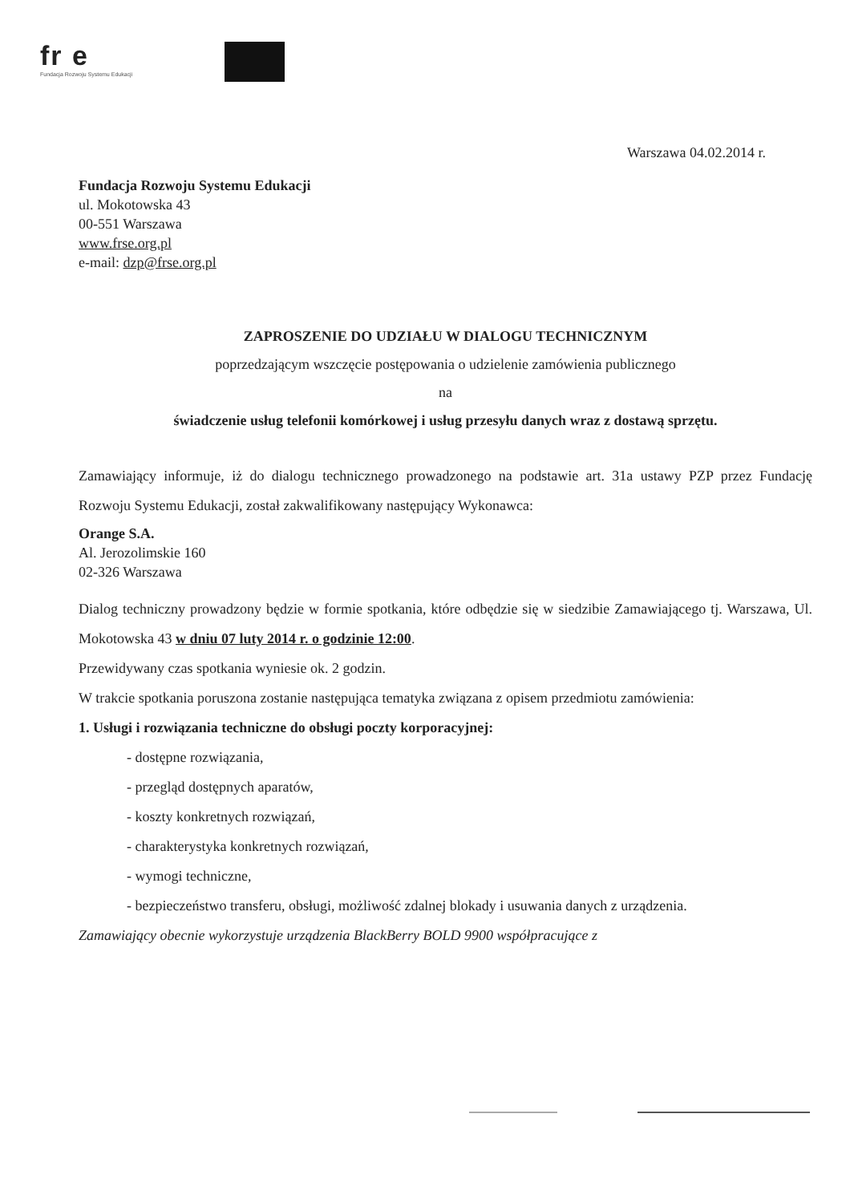fr e
Fundacja Rozwoju Systemu Edukacji
Warszawa 04.02.2014 r.
Fundacja Rozwoju Systemu Edukacji
ul. Mokotowska 43
00-551 Warszawa
www.frse.org.pl
e-mail: dzp@frse.org.pl
ZAPROSZENIE DO UDZIAŁU W DIALOGU TECHNICZNYM
poprzedzającym wszczęcie postępowania o udzielenie zamówienia publicznego
na
świadczenie usług telefonii komórkowej i usług przesyłu danych wraz z dostawą sprzętu.
Zamawiający informuje, iż do dialogu technicznego prowadzonego na podstawie art. 31a ustawy PZP przez Fundację Rozwoju Systemu Edukacji, został zakwalifikowany następujący Wykonawca:
Orange S.A.
Al. Jerozolimskie 160
02-326 Warszawa
Dialog techniczny prowadzony będzie w formie spotkania, które odbędzie się w siedzibie Zamawiającego tj. Warszawa, Ul. Mokotowska 43 w dniu 07 luty 2014 r. o godzinie 12:00.
Przewidywany czas spotkania wyniesie ok. 2 godzin.
W trakcie spotkania poruszona zostanie następująca tematyka związana z opisem przedmiotu zamówienia:
1. Usługi i rozwiązania techniczne do obsługi poczty korporacyjnej:
- dostępne rozwiązania,
- przegląd dostępnych aparatów,
- koszty konkretnych rozwiązań,
- charakterystyka konkretnych rozwiązań,
- wymogi techniczne,
- bezpieczeństwo transferu, obsługi, możliwość zdalnej blokady i usuwania danych z urządzenia.
Zamawiający obecnie wykorzystuje urządzenia BlackBerry BOLD 9900 współpracujące z